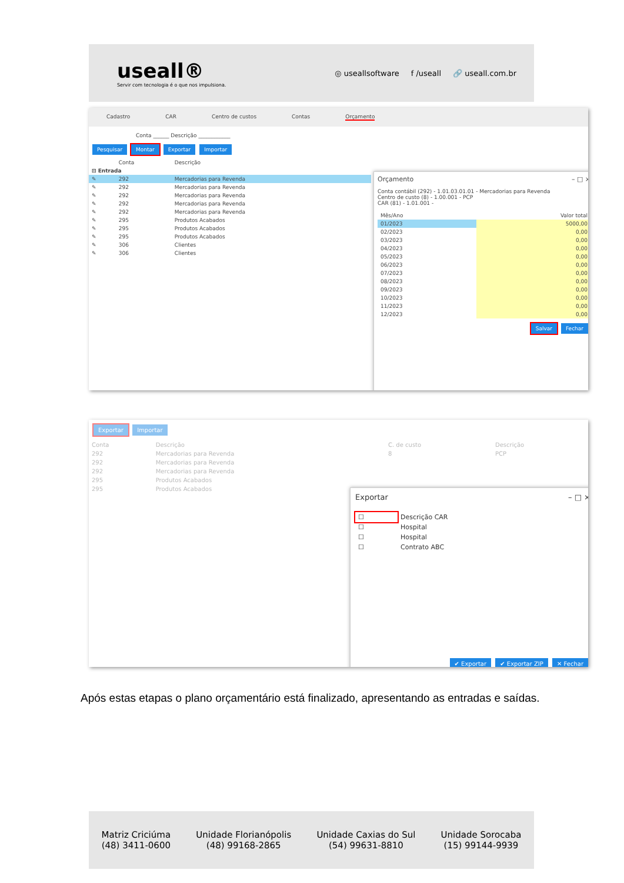useall®
Servir com tecnologia é o que nos impulsiona.
◎ useallsoftware f /useall 🔗 useall.com.br
Cadastro CAR Centro de custos Contas Orçamento
Conta ______ Descrição ____________
Pesquisar Montar Exportar Importar
| | Conta | Descrição |
| --- | --- | --- |
| ⊟ Entrada | | |
| ✎ | 292 | Mercadorias para Revenda |
| ✎ | 292 | Mercadorias para Revenda |
| ✎ | 292 | Mercadorias para Revenda |
| ✎ | 292 | Mercadorias para Revenda |
| ✎ | 292 | Mercadorias para Revenda |
| ✎ | 295 | Produtos Acabados |
| ✎ | 295 | Produtos Acabados |
| ✎ | 295 | Produtos Acabados |
| ✎ | 306 | Clientes |
| ✎ | 306 | Clientes |
Orçamento – □ ×
Conta contábil (292) - 1.01.03.01.01 - Mercadorias para Revenda
Centro de custo (8) - 1.00.001 - PCP
CAR (81) - 1.01.001 -
| Mês/Ano | Valor total |
| --- | --- |
| 01/2023 | 5000,00 |
| 02/2023 | 0,00 |
| 03/2023 | 0,00 |
| 04/2023 | 0,00 |
| 05/2023 | 0,00 |
| 06/2023 | 0,00 |
| 07/2023 | 0,00 |
| 08/2023 | 0,00 |
| 09/2023 | 0,00 |
| 10/2023 | 0,00 |
| 11/2023 | 0,00 |
| 12/2023 | 0,00 |
Salvar Fechar
Exportar Importar
| Conta | Descrição | C. de custo | Descrição |
| --- | --- | --- | --- |
| 292 | Mercadorias para Revenda | 8 | PCP |
| 292 | Mercadorias para Revenda | | |
| 292 | Mercadorias para Revenda | | |
| 295 | Produtos Acabados | | |
| 295 | Produtos Acabados | | |
Exportar – □ ×
| ☐ | Descrição CAR |
| ☐ | Hospital |
| ☐ | Hospital |
| ☐ | Contrato ABC |
✔ Exportar ✔ Exportar ZIP ✕ Fechar
Após estas etapas o plano orçamentário está finalizado, apresentando as entradas e saídas.
Matriz Criciúma
(48) 3411-0600
Unidade Florianópolis
(48) 99168-2865
Unidade Caxias do Sul
(54) 99631-8810
Unidade Sorocaba
(15) 99144-9939